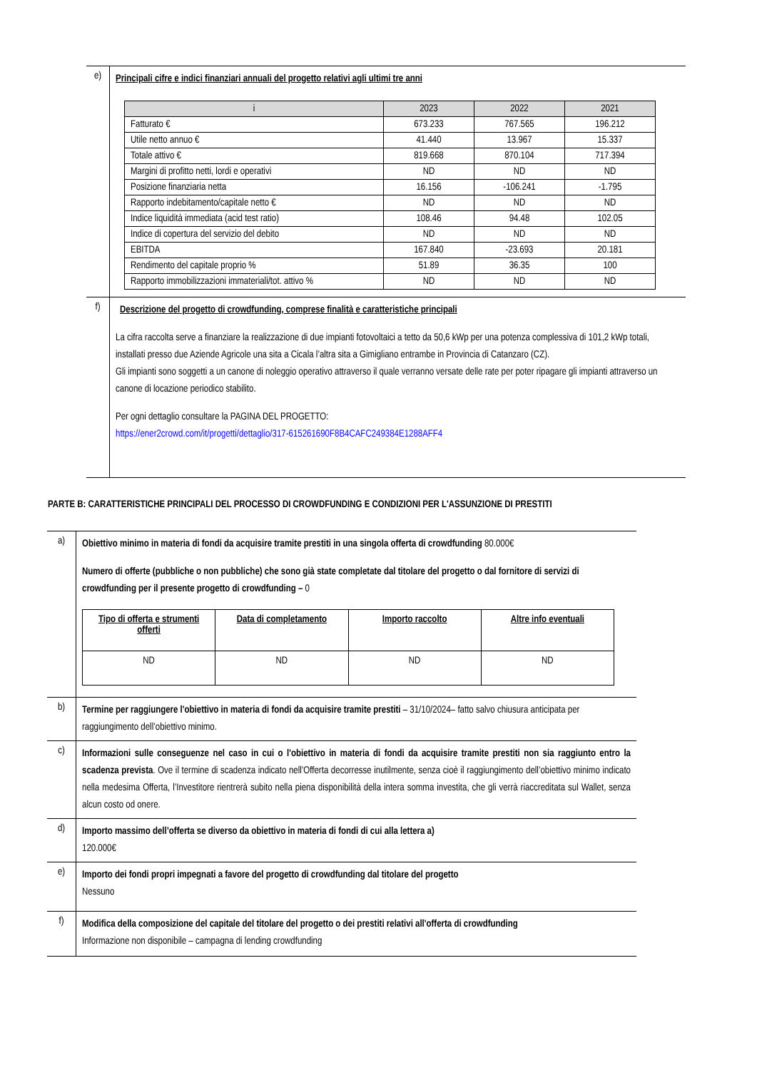| e) | Principali cifre e indici finanziari annuali del progetto relativi agli ultimi tre anni / i / 2023 / 2022 / 2021 / / --- / --- / --- / --- / / Fatturato € / 673.233 / 767.565 / 196.212 / / Utile netto annuo € / 41.440 / 13.967 / 15.337 / / Totale attivo € / 819.668 / 870.104 / 717.394 / / Margini di profitto netti, lordi e operativi / ND / ND / ND / / Posizione finanziaria netta / 16.156 / -106.241 / -1.795 / / Rapporto indebitamento/capitale netto € / ND / ND / ND / / Indice liquidità immediata (acid test ratio) / 108.46 / 94.48 / 102.05 / / Indice di copertura del servizio del debito / ND / ND / ND / / EBITDA / 167.840 / -23.693 / 20.181 / / Rendimento del capitale proprio % / 51.89 / 36.35 / 100 / / Rapporto immobilizzazioni immateriali/tot. attivo % / ND / ND / ND / |
| f) | Descrizione del progetto di crowdfunding, comprese finalità e caratteristiche principali La cifra raccolta serve a finanziare la realizzazione di due impianti fotovoltaici a tetto da 50,6 kWp per una potenza complessiva di 101,2 kWp totali, installati presso due Aziende Agricole una sita a Cicala l’altra sita a Gimigliano entrambe in Provincia di Catanzaro (CZ). Gli impianti sono soggetti a un canone di noleggio operativo attraverso il quale verranno versate delle rate per poter ripagare gli impianti attraverso un canone di locazione periodico stabilito. Per ogni dettaglio consultare la PAGINA DEL PROGETTO: https://ener2crowd.com/it/progetti/dettaglio/317-615261690F8B4CAFC249384E1288AFF4 |
PARTE B: CARATTERISTICHE PRINCIPALI DEL PROCESSO DI CROWDFUNDING E CONDIZIONI PER L'ASSUNZIONE DI PRESTITI
| a) | Obiettivo minimo in materia di fondi da acquisire tramite prestiti in una singola offerta di crowdfunding 80.000€ Numero di offerte (pubbliche o non pubbliche) che sono già state completate dal titolare del progetto o dal fornitore di servizi di crowdfunding per il presente progetto di crowdfunding – 0 / Tipo di offerta e strumenti offerti / Data di completamento / Importo raccolto / Altre info eventuali / / --- / --- / --- / --- / / ND / ND / ND / ND / |
| b) | Termine per raggiungere l'obiettivo in materia di fondi da acquisire tramite prestiti – 31/10/2024– fatto salvo chiusura anticipata per raggiungimento dell’obiettivo minimo. |
| c) | Informazioni sulle conseguenze nel caso in cui o l'obiettivo in materia di fondi da acquisire tramite prestiti non sia raggiunto entro la scadenza prevista . Ove il termine di scadenza indicato nell’Offerta decorresse inutilmente, senza cioè il raggiungimento dell’obiettivo minimo indicato nella medesima Offerta, l’Investitore rientrerà subito nella piena disponibilità della intera somma investita, che gli verrà riaccreditata sul Wallet, senza alcun costo od onere. |
| d) | Importo massimo dell’offerta se diverso da obiettivo in materia di fondi di cui alla lettera a) 120.000€ |
| e) | Importo dei fondi propri impegnati a favore del progetto di crowdfunding dal titolare del progetto Nessuno |
| f) | Modifica della composizione del capitale del titolare del progetto o dei prestiti relativi all'offerta di crowdfunding Informazione non disponibile – campagna di lending crowdfunding |